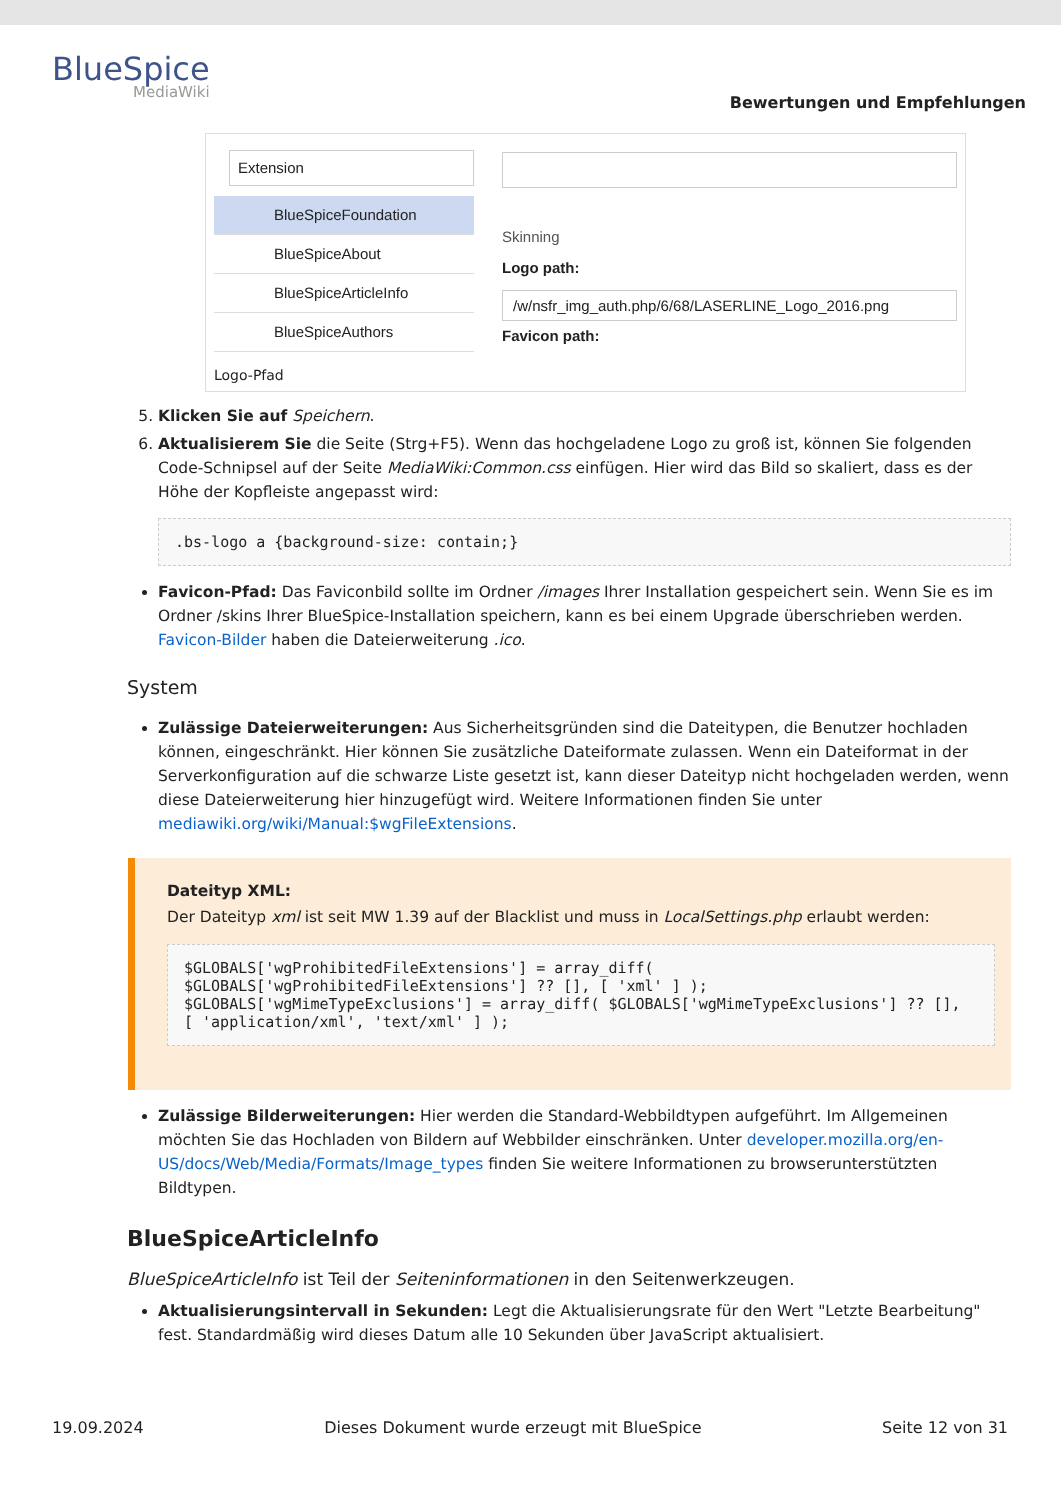BlueSpice
MediaWiki
Bewertungen und Empfehlungen
Extension
BlueSpiceFoundation
BlueSpiceAbout
BlueSpiceArticleInfo
BlueSpiceAuthors
Skinning
Logo path:
/w/nsfr_img_auth.php/6/68/LASERLINE_Logo_2016.png
Favicon path:
Logo-Pfad
5. Klicken Sie auf Speichern.
6. Aktualisierem Sie die Seite (Strg+F5). Wenn das hochgeladene Logo zu groß ist, können Sie folgenden Code-Schnipsel auf der Seite MediaWiki:Common.css einfügen. Hier wird das Bild so skaliert, dass es der Höhe der Kopfleiste angepasst wird:
.bs-logo a {background-size: contain;}
Favicon-Pfad: Das Faviconbild sollte im Ordner /images Ihrer Installation gespeichert sein. Wenn Sie es im Ordner /skins Ihrer BlueSpice-Installation speichern, kann es bei einem Upgrade überschrieben werden. Favicon-Bilder haben die Dateierweiterung .ico.
System
Zulässige Dateierweiterungen: Aus Sicherheitsgründen sind die Dateitypen, die Benutzer hochladen können, eingeschränkt. Hier können Sie zusätzliche Dateiformate zulassen. Wenn ein Dateiformat in der Serverkonfiguration auf die schwarze Liste gesetzt ist, kann dieser Dateityp nicht hochgeladen werden, wenn diese Dateierweiterung hier hinzugefügt wird. Weitere Informationen finden Sie unter mediawiki.org/wiki/Manual:$wgFileExtensions.
Dateityp XML:
Der Dateityp xml ist seit MW 1.39 auf der Blacklist und muss in LocalSettings.php erlaubt werden:
$GLOBALS['wgProhibitedFileExtensions'] = array_diff( $GLOBALS['wgProhibitedFileExtensions'] ?? [], [ 'xml' ] );
$GLOBALS['wgMimeTypeExclusions'] = array_diff( $GLOBALS['wgMimeTypeExclusions'] ?? [], [ 'application/xml', 'text/xml' ] );
Zulässige Bilderweiterungen: Hier werden die Standard-Webbildtypen aufgeführt. Im Allgemeinen möchten Sie das Hochladen von Bildern auf Webbilder einschränken. Unter developer.mozilla.org/en-US/docs/Web/Media/Formats/Image_types finden Sie weitere Informationen zu browserunterstützten Bildtypen.
BlueSpiceArticleInfo
BlueSpiceArticleInfo ist Teil der Seiteninformationen in den Seitenwerkzeugen.
Aktualisierungsintervall in Sekunden: Legt die Aktualisierungsrate für den Wert "Letzte Bearbeitung" fest. Standardmäßig wird dieses Datum alle 10 Sekunden über JavaScript aktualisiert.
19.09.2024 Dieses Dokument wurde erzeugt mit BlueSpice Seite 12 von 31